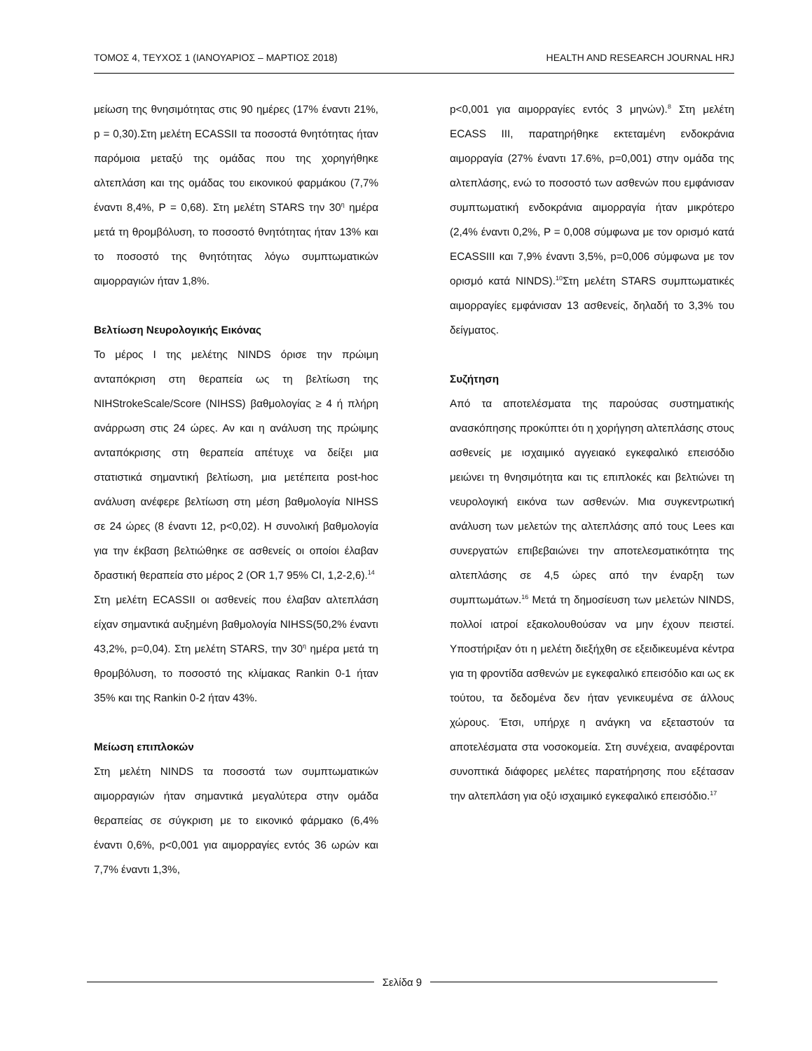ΤΟΜΟΣ 4, ΤΕΥΧΟΣ 1 (ΙΑΝΟΥΑΡΙΟΣ – ΜΑΡΤΙΟΣ 2018)
HEALTH AND RESEARCH JOURNAL HRJ
μείωση της θνησιμότητας στις 90 ημέρες (17% έναντι 21%, p = 0,30).Στη μελέτη ECASSII τα ποσοστά θνητότητας ήταν παρόμοια μεταξύ της ομάδας που της χορηγήθηκε αλτεπλάση και της ομάδας του εικονικού φαρμάκου (7,7% έναντι 8,4%, P = 0,68). Στη μελέτη STARS την 30<sup>η</sup> ημέρα μετά τη θρομβόλυση, το ποσοστό θνητότητας ήταν 13% και το ποσοστό της θνητότητας λόγω συμπτωματικών αιμορραγιών ήταν 1,8%.
Βελτίωση Νευρολογικής Εικόνας
Το μέρος Ι της μελέτης NINDS όρισε την πρώιμη ανταπόκριση στη θεραπεία ως τη βελτίωση της NIHStrokeScale/Score (NIHSS) βαθμολογίας ≥ 4 ή πλήρη ανάρρωση στις 24 ώρες. Αν και η ανάλυση της πρώιμης ανταπόκρισης στη θεραπεία απέτυχε να δείξει μια στατιστικά σημαντική βελτίωση, μια μετέπειτα post-hoc ανάλυση ανέφερε βελτίωση στη μέση βαθμολογία NIHSS σε 24 ώρες (8 έναντι 12, p<0,02). Η συνολική βαθμολογία για την έκβαση βελτιώθηκε σε ασθενείς οι οποίοι έλαβαν δραστική θεραπεία στο μέρος 2 (OR 1,7 95% CI, 1,2-2,6).<sup>14</sup>
Στη μελέτη ECASSII οι ασθενείς που έλαβαν αλτεπλάση είχαν σημαντικά αυξημένη βαθμολογία NIHSS(50,2% έναντι 43,2%, p=0,04). Στη μελέτη STARS, την 30<sup>η</sup> ημέρα μετά τη θρομβόλυση, το ποσοστό της κλίμακας Rankin 0-1 ήταν 35% και της Rankin 0-2 ήταν 43%.
Μείωση επιπλοκών
Στη μελέτη NINDS τα ποσοστά των συμπτωματικών αιμορραγιών ήταν σημαντικά μεγαλύτερα στην ομάδα θεραπείας σε σύγκριση με το εικονικό φάρμακο (6,4% έναντι 0,6%, p<0,001 για αιμορραγίες εντός 36 ωρών και 7,7% έναντι 1,3%,
p<0,001 για αιμορραγίες εντός 3 μηνών).<sup>8</sup> Στη μελέτη ECASS III, παρατηρήθηκε εκτεταμένη ενδοκράνια αιμορραγία (27% έναντι 17.6%, p=0,001) στην ομάδα της αλτεπλάσης, ενώ το ποσοστό των ασθενών που εμφάνισαν συμπτωματική ενδοκράνια αιμορραγία ήταν μικρότερο (2,4% έναντι 0,2%, P = 0,008 σύμφωνα με τον ορισμό κατά ECASSIII και 7,9% έναντι 3,5%, p=0,006 σύμφωνα με τον ορισμό κατά NINDS).<sup>10</sup>Στη μελέτη STARS συμπτωματικές αιμορραγίες εμφάνισαν 13 ασθενείς, δηλαδή το 3,3% του δείγματος.
Συζήτηση
Από τα αποτελέσματα της παρούσας συστηματικής ανασκόπησης προκύπτει ότι η χορήγηση αλτεπλάσης στους ασθενείς με ισχαιμικό αγγειακό εγκεφαλικό επεισόδιο μειώνει τη θνησιμότητα και τις επιπλοκές και βελτιώνει τη νευρολογική εικόνα των ασθενών. Μια συγκεντρωτική ανάλυση των μελετών της αλτεπλάσης από τους Lees και συνεργατών επιβεβαιώνει την αποτελεσματικότητα της αλτεπλάσης σε 4,5 ώρες από την έναρξη των συμπτωμάτων.<sup>16</sup> Μετά τη δημοσίευση των μελετών NINDS, πολλοί ιατροί εξακολουθούσαν να μην έχουν πειστεί. Υποστήριξαν ότι η μελέτη διεξήχθη σε εξειδικευμένα κέντρα για τη φροντίδα ασθενών με εγκεφαλικό επεισόδιο και ως εκ τούτου, τα δεδομένα δεν ήταν γενικευμένα σε άλλους χώρους. Έτσι, υπήρχε η ανάγκη να εξεταστούν τα αποτελέσματα στα νοσοκομεία. Στη συνέχεια, αναφέρονται συνοπτικά διάφορες μελέτες παρατήρησης που εξέτασαν την αλτεπλάση για οξύ ισχαιμικό εγκεφαλικό επεισόδιο.<sup>17</sup>
Σελίδα 9